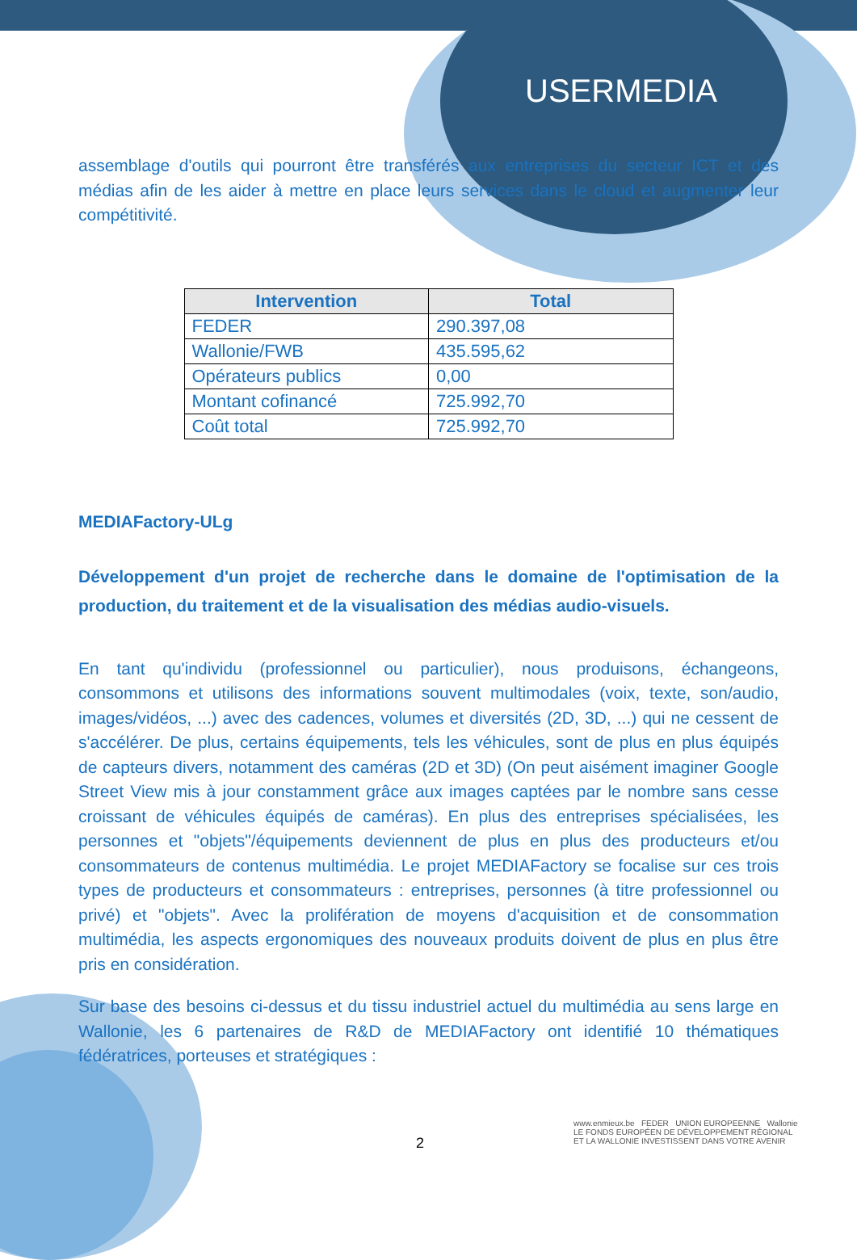USERMEDIA
assemblage d'outils qui pourront être transférés aux entreprises du secteur ICT et des médias afin de les aider à mettre en place leurs services dans le cloud et augmenter leur compétitivité.
| Intervention | Total |
| --- | --- |
| FEDER | 290.397,08 |
| Wallonie/FWB | 435.595,62 |
| Opérateurs publics | 0,00 |
| Montant cofinancé | 725.992,70 |
| Coût total | 725.992,70 |
MEDIAFactory-ULg
Développement d'un projet de recherche dans le domaine de l'optimisation de la production, du traitement et de la visualisation des médias audio-visuels.
En tant qu'individu (professionnel ou particulier), nous produisons, échangeons, consommons et utilisons des informations souvent multimodales (voix, texte, son/audio, images/vidéos, ...) avec des cadences, volumes et diversités (2D, 3D, ...) qui ne cessent de s'accélérer. De plus, certains équipements, tels les véhicules, sont de plus en plus équipés de capteurs divers, notamment des caméras (2D et 3D) (On peut aisément imaginer Google Street View mis à jour constamment grâce aux images captées par le nombre sans cesse croissant de véhicules équipés de caméras). En plus des entreprises spécialisées, les personnes et "objets"/équipements deviennent de plus en plus des producteurs et/ou consommateurs de contenus multimédia. Le projet MEDIAFactory se focalise sur ces trois types de producteurs et consommateurs : entreprises, personnes (à titre professionnel ou privé) et "objets". Avec la prolifération de moyens d'acquisition et de consommation multimédia, les aspects ergonomiques des nouveaux produits doivent de plus en plus être pris en considération.
Sur base des besoins ci-dessus et du tissu industriel actuel du multimédia au sens large en Wallonie, les 6 partenaires de R&D de MEDIAFactory ont identifié 10 thématiques fédératrices, porteuses et stratégiques :
2
www.enmieux.be FEDER UNION EUROPEENNE Wallonie
LE FONDS EUROPÉEN DE DÉVELOPPEMENT RÉGIONAL
ET LA WALLONIE INVESTISSENT DANS VOTRE AVENIR